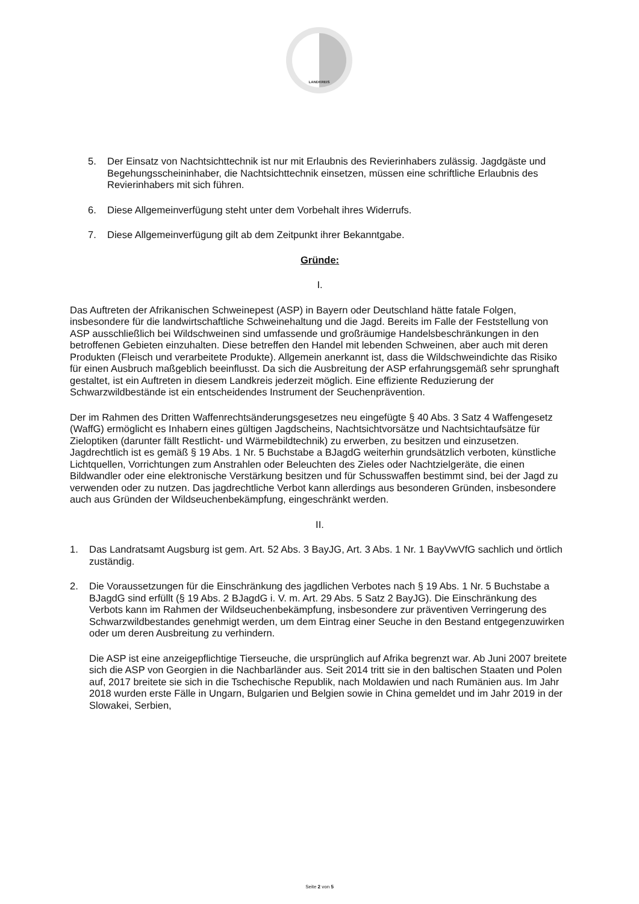LANDKREIS
5. Der Einsatz von Nachtsichttechnik ist nur mit Erlaubnis des Revierinhabers zulässig. Jagdgäste und Begehungsscheininhaber, die Nachtsichttechnik einsetzen, müssen eine schriftliche Erlaubnis des Revierinhabers mit sich führen.
6. Diese Allgemeinverfügung steht unter dem Vorbehalt ihres Widerrufs.
7. Diese Allgemeinverfügung gilt ab dem Zeitpunkt ihrer Bekanntgabe.
Gründe:
I.
Das Auftreten der Afrikanischen Schweinepest (ASP) in Bayern oder Deutschland hätte fatale Folgen, insbesondere für die landwirtschaftliche Schweinehaltung und die Jagd. Bereits im Falle der Feststellung von ASP ausschließlich bei Wildschweinen sind umfassende und großräumige Handelsbeschränkungen in den betroffenen Gebieten einzuhalten. Diese betreffen den Handel mit lebenden Schweinen, aber auch mit deren Produkten (Fleisch und verarbeitete Produkte). Allgemein anerkannt ist, dass die Wildschweindichte das Risiko für einen Ausbruch maßgeblich beeinflusst. Da sich die Ausbreitung der ASP erfahrungsgemäß sehr sprunghaft gestaltet, ist ein Auftreten in diesem Landkreis jederzeit möglich. Eine effiziente Reduzierung der Schwarzwildbestände ist ein entscheidendes Instrument der Seuchenprävention.
Der im Rahmen des Dritten Waffenrechtsänderungsgesetzes neu eingefügte § 40 Abs. 3 Satz 4 Waffengesetz (WaffG) ermöglicht es Inhabern eines gültigen Jagdscheins, Nachtsichtvorsätze und Nachtsichtaufsätze für Zieloptiken (darunter fällt Restlicht- und Wärmebildtechnik) zu erwerben, zu besitzen und einzusetzen. Jagdrechtlich ist es gemäß § 19 Abs. 1 Nr. 5 Buchstabe a BJagdG weiterhin grundsätzlich verboten, künstliche Lichtquellen, Vorrichtungen zum Anstrahlen oder Beleuchten des Zieles oder Nachtzielgeräte, die einen Bildwandler oder eine elektronische Verstärkung besitzen und für Schusswaffen bestimmt sind, bei der Jagd zu verwenden oder zu nutzen. Das jagdrechtliche Verbot kann allerdings aus besonderen Gründen, insbesondere auch aus Gründen der Wildseuchenbekämpfung, eingeschränkt werden.
II.
1. Das Landratsamt Augsburg ist gem. Art. 52 Abs. 3 BayJG, Art. 3 Abs. 1 Nr. 1 BayVwVfG sachlich und örtlich zuständig.
2. Die Voraussetzungen für die Einschränkung des jagdlichen Verbotes nach § 19 Abs. 1 Nr. 5 Buchstabe a BJagdG sind erfüllt (§ 19 Abs. 2 BJagdG i. V. m. Art. 29 Abs. 5 Satz 2 BayJG). Die Einschränkung des Verbots kann im Rahmen der Wildseuchenbekämpfung, insbesondere zur präventiven Verringerung des Schwarzwildbestandes genehmigt werden, um dem Eintrag einer Seuche in den Bestand entgegenzuwirken oder um deren Ausbreitung zu verhindern.
Die ASP ist eine anzeigepflichtige Tierseuche, die ursprünglich auf Afrika begrenzt war. Ab Juni 2007 breitete sich die ASP von Georgien in die Nachbarländer aus. Seit 2014 tritt sie in den baltischen Staaten und Polen auf, 2017 breitete sie sich in die Tschechische Republik, nach Moldawien und nach Rumänien aus. Im Jahr 2018 wurden erste Fälle in Ungarn, Bulgarien und Belgien sowie in China gemeldet und im Jahr 2019 in der Slowakei, Serbien,
Seite 2 von 5